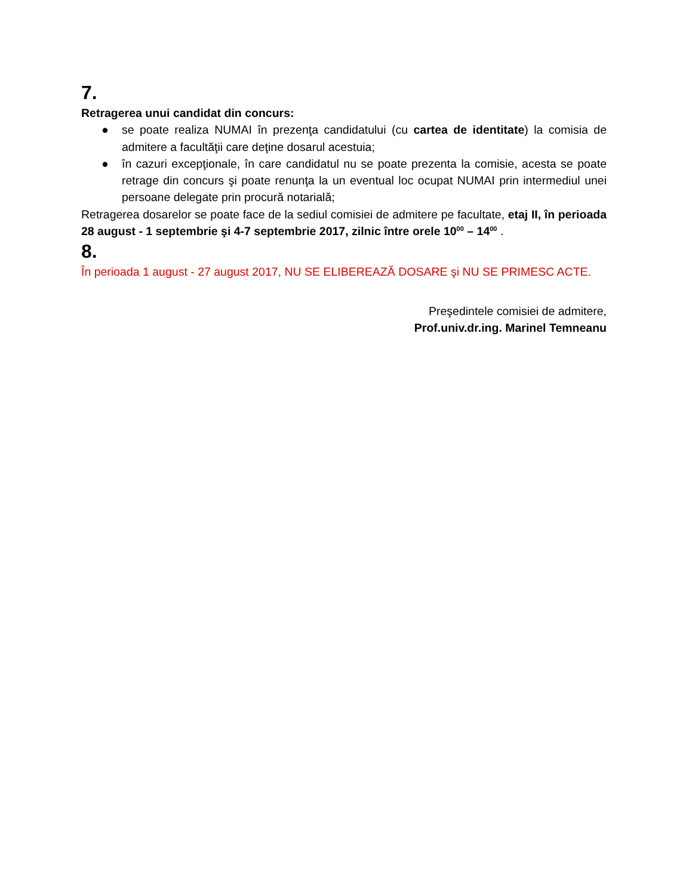7.
Retragerea unui candidat din concurs:
● se poate realiza NUMAI în prezenţa candidatului (cu cartea de identitate) la comisia de admitere a facultăţii care deţine dosarul acestuia;
● în cazuri excepţionale, în care candidatul nu se poate prezenta la comisie, acesta se poate retrage din concurs şi poate renunţa la un eventual loc ocupat NUMAI prin intermediul unei persoane delegate prin procură notarială;
Retragerea dosarelor se poate face de la sediul comisiei de admitere pe facultate, etaj II, în perioada 28 august - 1 septembrie şi 4-7 septembrie 2017, zilnic între orele 10<sup>00</sup> – 14<sup>00</sup> .
8.
În perioada 1 august - 27 august 2017, NU SE ELIBEREAZĂ DOSARE şi NU SE PRIMESC ACTE.
Preşedintele comisiei de admitere,
Prof.univ.dr.ing. Marinel Temneanu